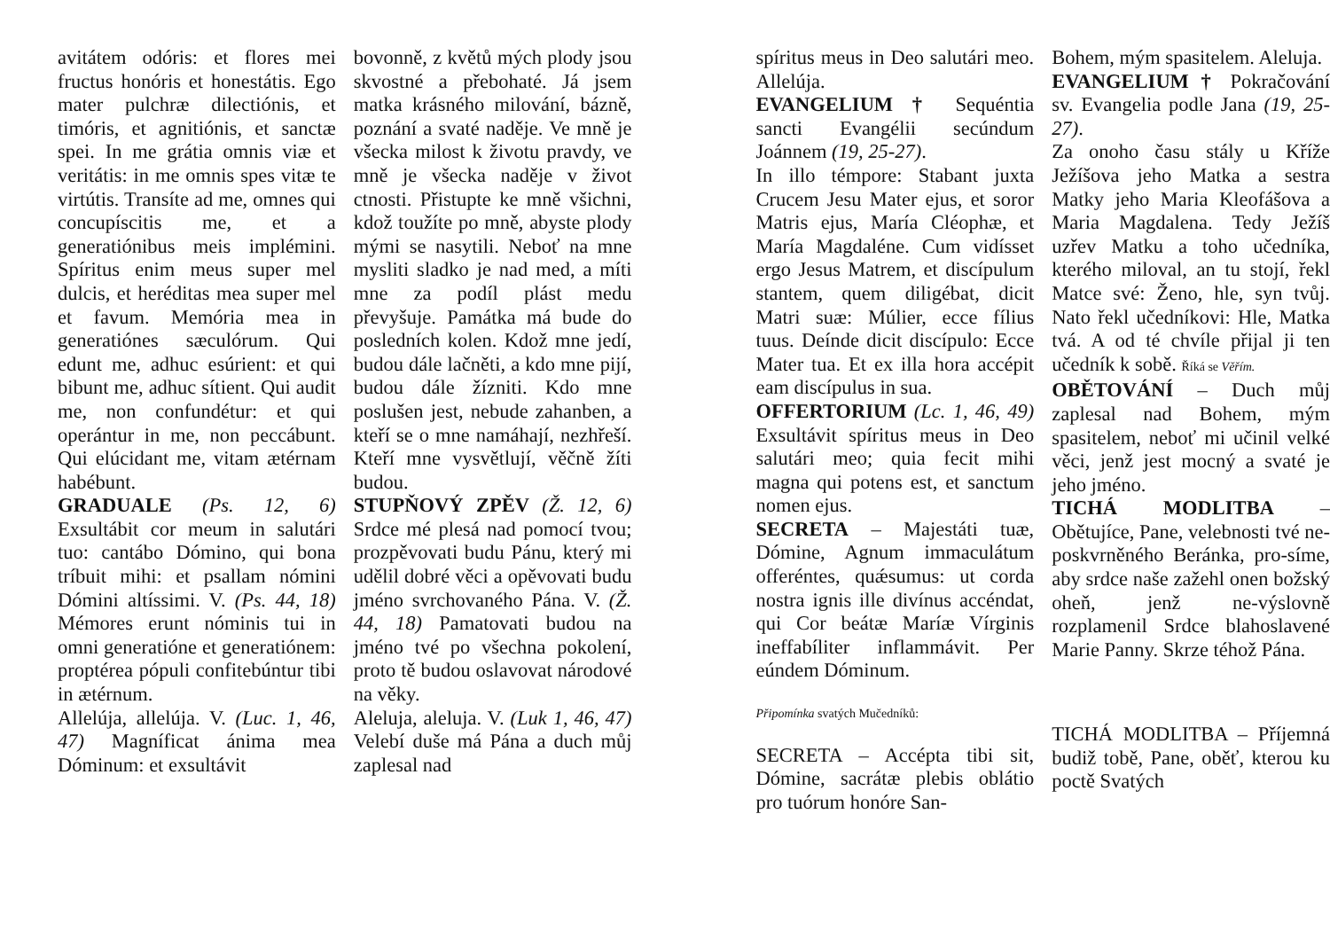avitátem odóris: et flores mei fructus honóris et honestátis. Ego mater pulchræ dilectiónis, et timóris, et agnitiónis, et sanctæ spei. In me grátia omnis viæ et veritátis: in me omnis spes vitæ te virtútis. Transíte ad me, omnes qui concupíscitis me, et a generatiónibus meis implémini. Spíritus enim meus super mel dulcis, et heréditas mea super mel et favum. Memória mea in generatiónes sæculórum. Qui edunt me, adhuc esúrient: et qui bibunt me, adhuc sítient. Qui audit me, non confundétur: et qui operántur in me, non peccábunt. Qui elúcidant me, vitam ætérnam habébunt.
GRADUALE (Ps. 12, 6) Exsultábit cor meum in salutári tuo: cantábo Dómino, qui bona tríbuit mihi: et psallam nómini Dómini altíssimi. V. (Ps. 44, 18) Mémores erunt nóminis tui in omni generatióne et generatiónem: proptérea pópuli confitebúntur tibi in ætérnum.
Allelúja, allelúja. V. (Luc. 1, 46, 47) Magníficat ánima mea Dóminum: et exsultávit
bovonně, z květů mých plody jsou skvostné a přebohaté. Já jsem matka krásného milování, bázně, poznání a svaté naděje. Ve mně je všecka milost k životu pravdy, ve mně je všecka naděje v život ctnosti. Přistupte ke mně všichni, kdož toužíte po mně, abyste plody mými se nasytili. Neboť na mne mysliti sladko je nad med, a míti mne za podíl plást medu převyšuje. Památka má bude do posledních kolen. Kdož mne jedí, budou dále lačněti, a kdo mne pijí, budou dále žízniti. Kdo mne poslušen jest, nebude zahanben, a kteří se o mne namáhají, nezhřeší. Kteří mne vysvětlují, věčně žíti budou.
STUPŇOVÝ ZPĚV (Ž. 12, 6) Srdce mé plesá nad pomocí tvou; prozpěvovati budu Pánu, který mi udělil dobré věci a opěvovati budu jméno svrchovaného Pána. V. (Ž. 44, 18) Pamatovati budou na jméno tvé po všechna pokolení, proto tě budou oslavovat národové na věky.
Aleluja, aleluja. V. (Luk 1, 46, 47) Velebí duše má Pána a duch můj zaplesal nad
spíritus meus in Deo salutári meo. Allelúja.
EVANGELIUM † Sequéntia sancti Evangélii secúndum Joánnem (19, 25-27).
In illo témpore: Stabant juxta Crucem Jesu Mater ejus, et soror Matris ejus, María Cléophæ, et María Magdaléne. Cum vidísset ergo Jesus Matrem, et discípulum stantem, quem diligébat, dicit Matri suæ: Múlier, ecce fílius tuus. Deínde dicit discípulo: Ecce Mater tua. Et ex illa hora accépit eam discípulus in sua.
OFFERTORIUM (Lc. 1, 46, 49) Exsultávit spíritus meus in Deo salutári meo; quia fecit mihi magna qui potens est, et sanctum nomen ejus.
SECRETA – Majestáti tuæ, Dómine, Agnum immaculátum offeréntes, quǽsumus: ut corda nostra ignis ille divínus accéndat, qui Cor beátæ Maríæ Vírginis ineffabíliter inflammávit. Per eúndem Dóminum.
Připomínka svatých Mučedníků:
SECRETA – Accépta tibi sit, Dómine, sacrátæ plebis oblátio pro tuórum honóre San-
Bohem, mým spasitelem. Aleluja.
EVANGELIUM † Pokračování sv. Evangelia podle Jana (19, 25-27).
Za onoho času stály u Kříže Ježíšova jeho Matka a sestra Matky jeho Maria Kleofášova a Maria Magdalena. Tedy Ježíš uzřev Matku a toho učedníka, kterého miloval, an tu stojí, řekl Matce své: Ženo, hle, syn tvůj. Nato řekl učedníkovi: Hle, Matka tvá. A od té chvíle přijal ji ten učedník k sobě. Říká se Věřím.
OBĚTOVÁNÍ – Duch můj zaplesal nad Bohem, mým spasitelem, neboť mi učinil velké věci, jenž jest mocný a svaté je jeho jméno.
TICHÁ MODLITBA – Obětujíce, Pane, velebnosti tvé ne-poskvrněného Beránka, pro-síme, aby srdce naše zažehl onen božský oheň, jenž ne-výslovně rozplamenil Srdce blahoslavené Marie Panny. Skrze téhož Pána.
TICHÁ MODLITBA – Příjemná budiž tobě, Pane, oběť, kterou ku poctě Svatých